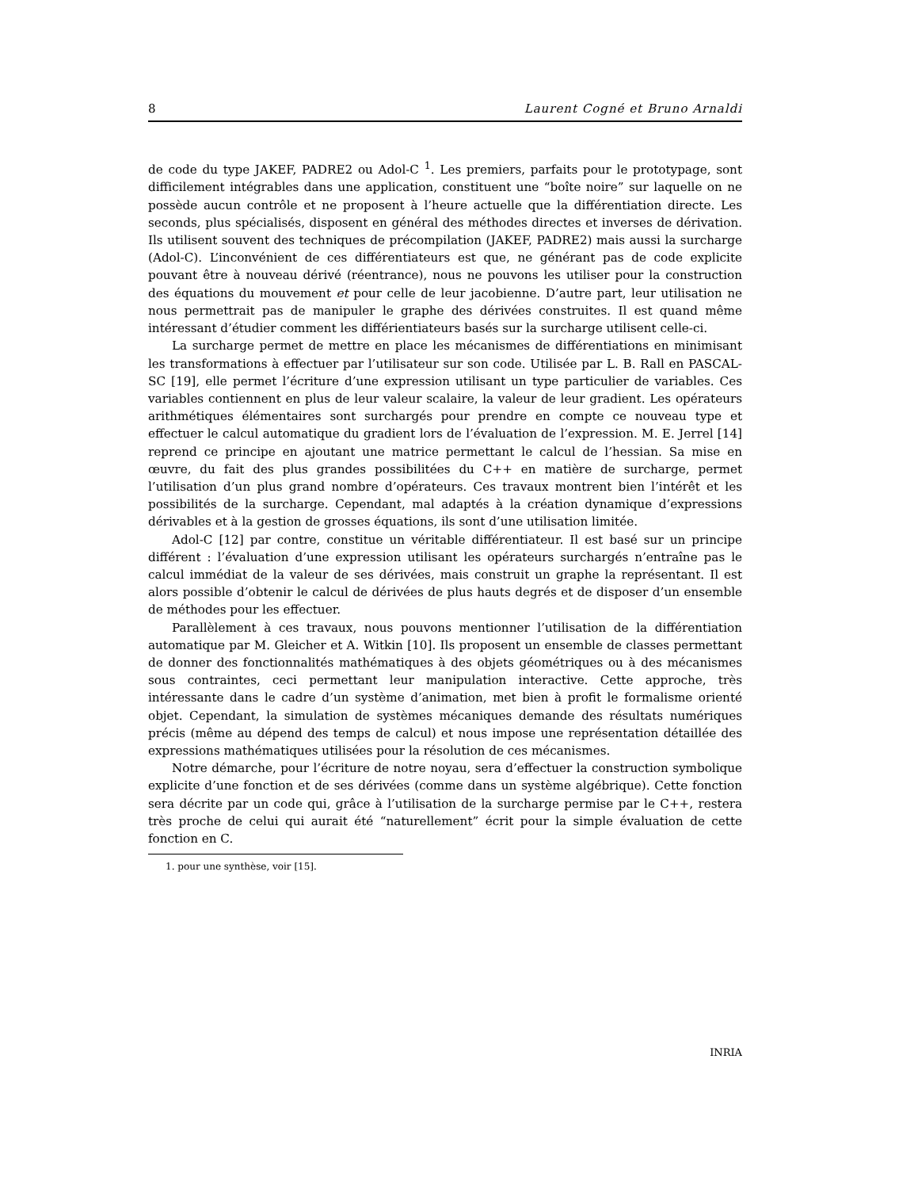8 Laurent Cogné et Bruno Arnaldi
de code du type JAKEF, PADRE2 ou Adol-C <sup>1</sup>. Les premiers, parfaits pour le prototypage, sont difficilement intégrables dans une application, constituent une “boîte noire” sur laquelle on ne possède aucun contrôle et ne proposent à l’heure actuelle que la différentiation directe. Les seconds, plus spécialisés, disposent en général des méthodes directes et inverses de dérivation. Ils utilisent souvent des techniques de précompilation (JAKEF, PADRE2) mais aussi la surcharge (Adol-C). L’inconvénient de ces différentiateurs est que, ne générant pas de code explicite pouvant être à nouveau dérivé (réentrance), nous ne pouvons les utiliser pour la construction des équations du mouvement et pour celle de leur jacobienne. D’autre part, leur utilisation ne nous permettrait pas de manipuler le graphe des dérivées construites. Il est quand même intéressant d’étudier comment les différientiateurs basés sur la surcharge utilisent celle-ci.
La surcharge permet de mettre en place les mécanismes de différentiations en minimisant les transformations à effectuer par l’utilisateur sur son code. Utilisée par L. B. Rall en PASCAL-SC [19], elle permet l’écriture d’une expression utilisant un type particulier de variables. Ces variables contiennent en plus de leur valeur scalaire, la valeur de leur gradient. Les opérateurs arithmétiques élémentaires sont surchargés pour prendre en compte ce nouveau type et effectuer le calcul automatique du gradient lors de l’évaluation de l’expression. M. E. Jerrel [14] reprend ce principe en ajoutant une matrice permettant le calcul de l’hessian. Sa mise en œuvre, du fait des plus grandes possibilitées du C++ en matière de surcharge, permet l’utilisation d’un plus grand nombre d’opérateurs. Ces travaux montrent bien l’intérêt et les possibilités de la surcharge. Cependant, mal adaptés à la création dynamique d’expressions dérivables et à la gestion de grosses équations, ils sont d’une utilisation limitée.
Adol-C [12] par contre, constitue un véritable différentiateur. Il est basé sur un principe différent : l’évaluation d’une expression utilisant les opérateurs surchargés n’entraîne pas le calcul immédiat de la valeur de ses dérivées, mais construit un graphe la représentant. Il est alors possible d’obtenir le calcul de dérivées de plus hauts degrés et de disposer d’un ensemble de méthodes pour les effectuer.
Parallèlement à ces travaux, nous pouvons mentionner l’utilisation de la différentiation automatique par M. Gleicher et A. Witkin [10]. Ils proposent un ensemble de classes permettant de donner des fonctionnalités mathématiques à des objets géométriques ou à des mécanismes sous contraintes, ceci permettant leur manipulation interactive. Cette approche, très intéressante dans le cadre d’un système d’animation, met bien à profit le formalisme orienté objet. Cependant, la simulation de systèmes mécaniques demande des résultats numériques précis (même au dépend des temps de calcul) et nous impose une représentation détaillée des expressions mathématiques utilisées pour la résolution de ces mécanismes.
Notre démarche, pour l’écriture de notre noyau, sera d’effectuer la construction symbolique explicite d’une fonction et de ses dérivées (comme dans un système algébrique). Cette fonction sera décrite par un code qui, grâce à l’utilisation de la surcharge permise par le C++, restera très proche de celui qui aurait été “naturellement” écrit pour la simple évaluation de cette fonction en C.
1. pour une synthèse, voir [15].
INRIA